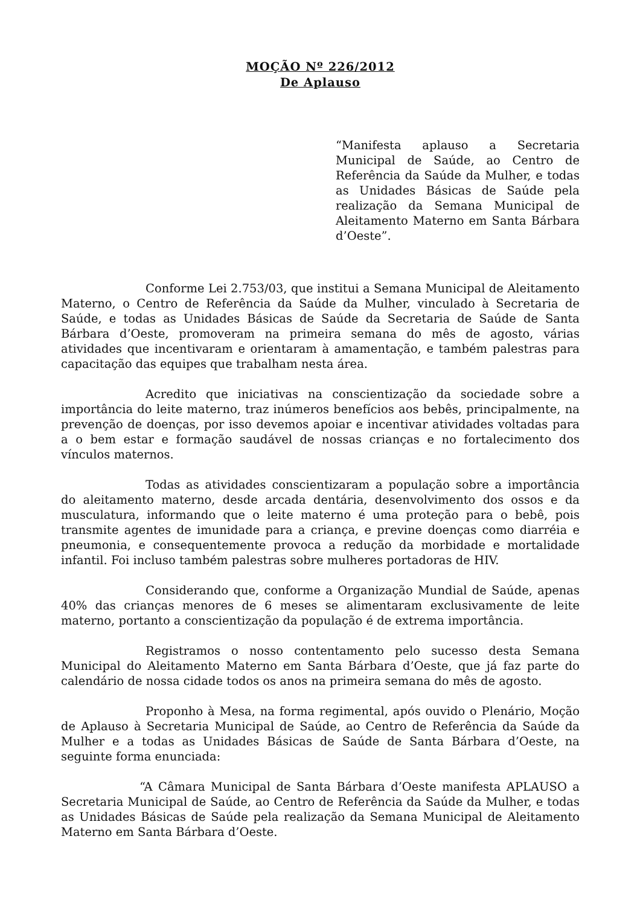MOÇÃO Nº 226/2012
De Aplauso
“Manifesta aplauso a Secretaria Municipal de Saúde, ao Centro de Referência da Saúde da Mulher, e todas as Unidades Básicas de Saúde pela realização da Semana Municipal de Aleitamento Materno em Santa Bárbara d’Oeste”.
Conforme Lei 2.753/03, que institui a Semana Municipal de Aleitamento Materno, o Centro de Referência da Saúde da Mulher, vinculado à Secretaria de Saúde, e todas as Unidades Básicas de Saúde da Secretaria de Saúde de Santa Bárbara d’Oeste, promoveram na primeira semana do mês de agosto, várias atividades que incentivaram e orientaram à amamentação, e também palestras para capacitação das equipes que trabalham nesta área.
Acredito que iniciativas na conscientização da sociedade sobre a importância do leite materno, traz inúmeros benefícios aos bebês, principalmente, na prevenção de doenças, por isso devemos apoiar e incentivar atividades voltadas para a o bem estar e formação saudável de nossas crianças e no fortalecimento dos vínculos maternos.
Todas as atividades conscientizaram a população sobre a importância do aleitamento materno, desde arcada dentária, desenvolvimento dos ossos e da musculatura, informando que o leite materno é uma proteção para o bebê, pois transmite agentes de imunidade para a criança, e previne doenças como diarréia e pneumonia, e consequentemente provoca a redução da morbidade e mortalidade infantil. Foi incluso também palestras sobre mulheres portadoras de HIV.
Considerando que, conforme a Organização Mundial de Saúde, apenas 40% das crianças menores de 6 meses se alimentaram exclusivamente de leite materno, portanto a conscientização da população é de extrema importância.
Registramos o nosso contentamento pelo sucesso desta Semana Municipal do Aleitamento Materno em Santa Bárbara d’Oeste, que já faz parte do calendário de nossa cidade todos os anos na primeira semana do mês de agosto.
Proponho à Mesa, na forma regimental, após ouvido o Plenário, Moção de Aplauso à Secretaria Municipal de Saúde, ao Centro de Referência da Saúde da Mulher e a todas as Unidades Básicas de Saúde de Santa Bárbara d’Oeste, na seguinte forma enunciada:
“A Câmara Municipal de Santa Bárbara d’Oeste manifesta APLAUSO a Secretaria Municipal de Saúde, ao Centro de Referência da Saúde da Mulher, e todas as Unidades Básicas de Saúde pela realização da Semana Municipal de Aleitamento Materno em Santa Bárbara d’Oeste.